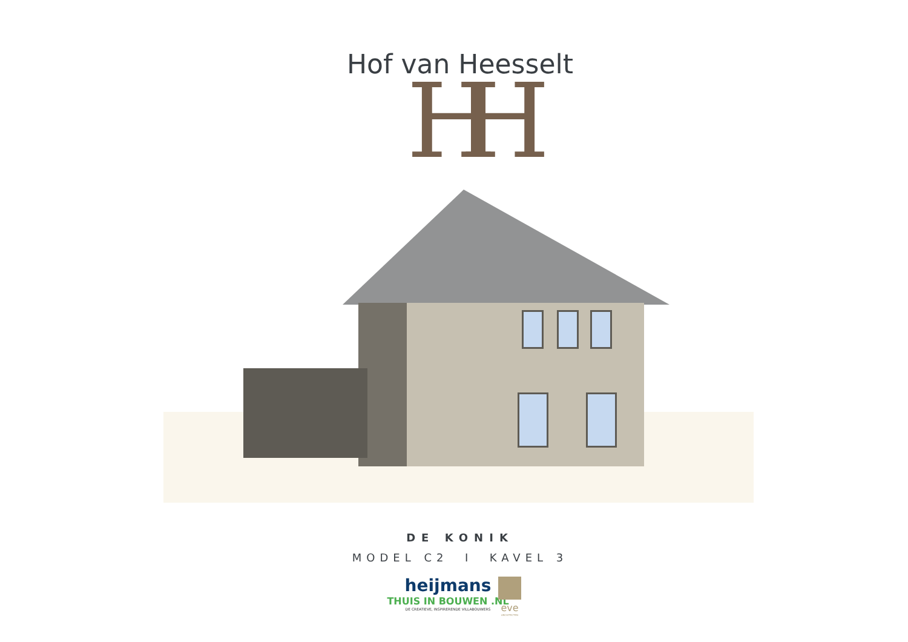Hof van Heesselt
HH
DE KONIK
MODEL C2 I KAVEL 3
heijmans
THUIS IN BOUWEN .NL
DE CREATIEVE, INSPIRERENDE VILLABOUWERS
eve
ARCHITECTEN